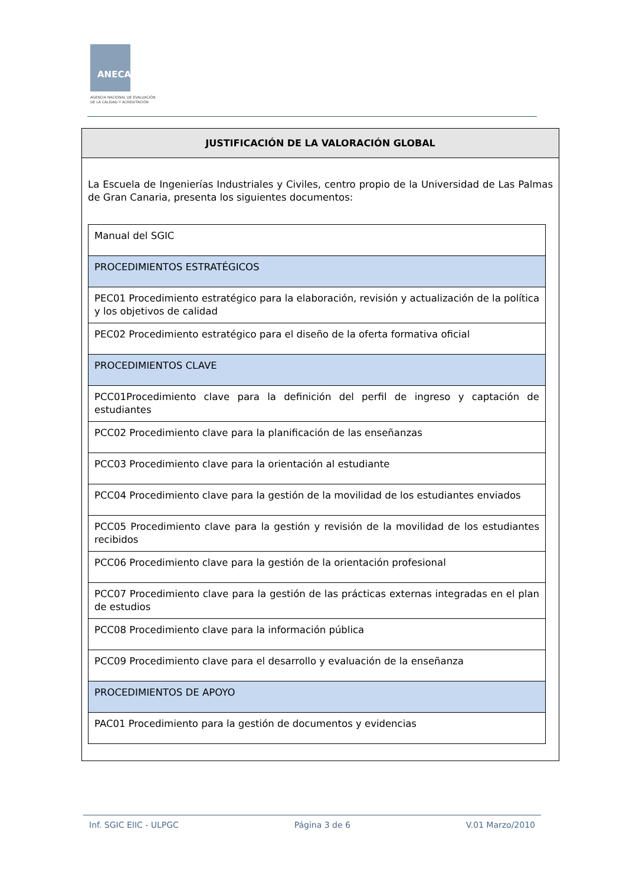ANECA
AGENCIA NACIONAL DE EVALUACIÓN
DE LA CALIDAD Y ACREDITACIÓN
JUSTIFICACIÓN DE LA VALORACIÓN GLOBAL
La Escuela de Ingenierías Industriales y Civiles, centro propio de la Universidad de Las Palmas de Gran Canaria, presenta los siguientes documentos:
| Manual del SGIC |
| PROCEDIMIENTOS ESTRATÉGICOS |
| PEC01 Procedimiento estratégico para la elaboración, revisión y actualización de la política y los objetivos de calidad |
| PEC02 Procedimiento estratégico para el diseño de la oferta formativa oficial |
| PROCEDIMIENTOS CLAVE |
| PCC01Procedimiento clave para la definición del perfil de ingreso y captación de estudiantes |
| PCC02 Procedimiento clave para la planificación de las enseñanzas |
| PCC03 Procedimiento clave para la orientación al estudiante |
| PCC04 Procedimiento clave para la gestión de la movilidad de los estudiantes enviados |
| PCC05 Procedimiento clave para la gestión y revisión de la movilidad de los estudiantes recibidos |
| PCC06 Procedimiento clave para la gestión de la orientación profesional |
| PCC07 Procedimiento clave para la gestión de las prácticas externas integradas en el plan de estudios |
| PCC08 Procedimiento clave para la información pública |
| PCC09 Procedimiento clave para el desarrollo y evaluación de la enseñanza |
| PROCEDIMIENTOS DE APOYO |
| PAC01 Procedimiento para la gestión de documentos y evidencias |
Inf. SGIC EIIC - ULPGC Página 3 de 6 V.01 Marzo/2010